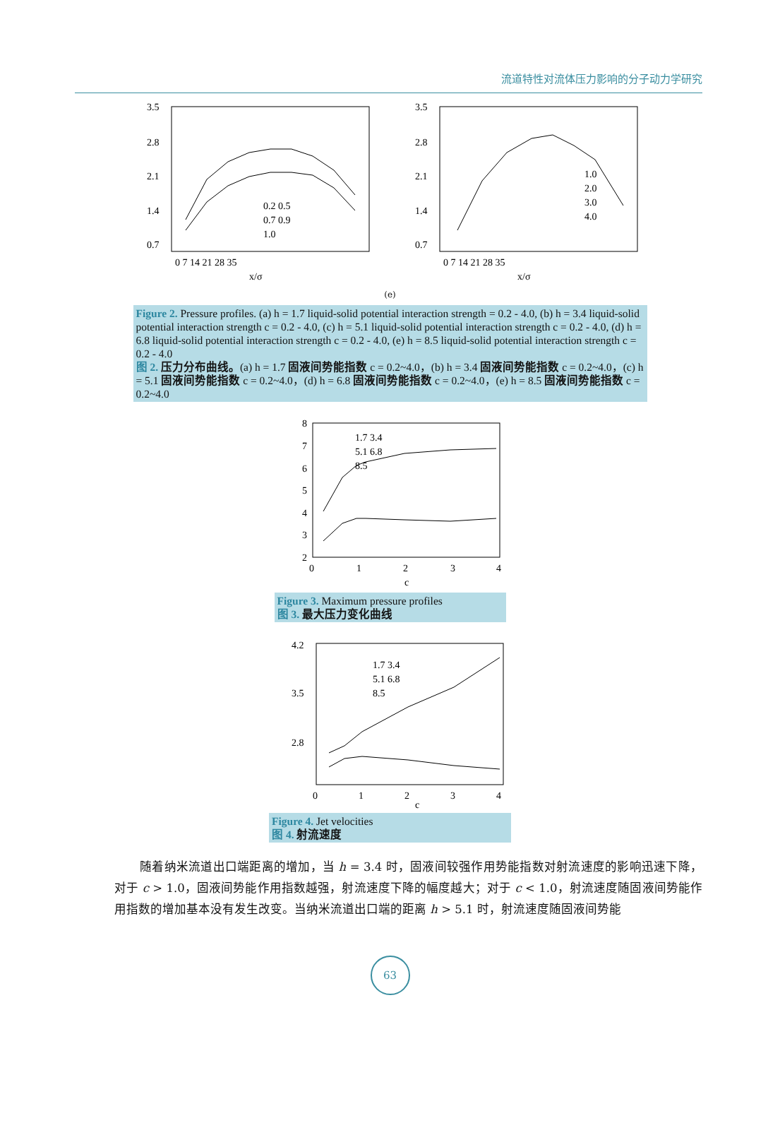流道特性对流体压力影响的分子动力学研究
3.5
2.8
2.1
1.4
0.7
0 7 14 21 28 35
x/σ
0.2 0.5
0.7 0.9
1.0
3.5
2.8
2.1
1.4
0.7
0 7 14 21 28 35
x/σ
1.0
2.0
3.0
4.0
(e)
Figure 2. Pressure profiles. (a) h = 1.7 liquid-solid potential interaction strength = 0.2 - 4.0, (b) h = 3.4 liquid-solid potential interaction strength c = 0.2 - 4.0, (c) h = 5.1 liquid-solid potential interaction strength c = 0.2 - 4.0, (d) h = 6.8 liquid-solid potential interaction strength c = 0.2 - 4.0, (e) h = 8.5 liquid-solid potential interaction strength c = 0.2 - 4.0
图 2. 压力分布曲线。(a) h = 1.7 固液间势能指数 c = 0.2~4.0，(b) h = 3.4 固液间势能指数 c = 0.2~4.0，(c) h = 5.1 固液间势能指数 c = 0.2~4.0，(d) h = 6.8 固液间势能指数 c = 0.2~4.0，(e) h = 8.5 固液间势能指数 c = 0.2~4.0
8
7
6
5
4
3
2
0
1
2
3
4
c
1.7 3.4
5.1 6.8
8.5
Figure 3. Maximum pressure profiles
图 3. 最大压力变化曲线
4.2
3.5
2.8
0
1
2
3
4
c
1.7 3.4
5.1 6.8
8.5
Figure 4. Jet velocities
图 4. 射流速度
随着纳米流道出口端距离的增加，当 h = 3.4 时，固液间较强作用势能指数对射流速度的影响迅速下降，对于 c > 1.0，固液间势能作用指数越强，射流速度下降的幅度越大；对于 c < 1.0，射流速度随固液间势能作用指数的增加基本没有发生改变。当纳米流道出口端的距离 h > 5.1 时，射流速度随固液间势能
63